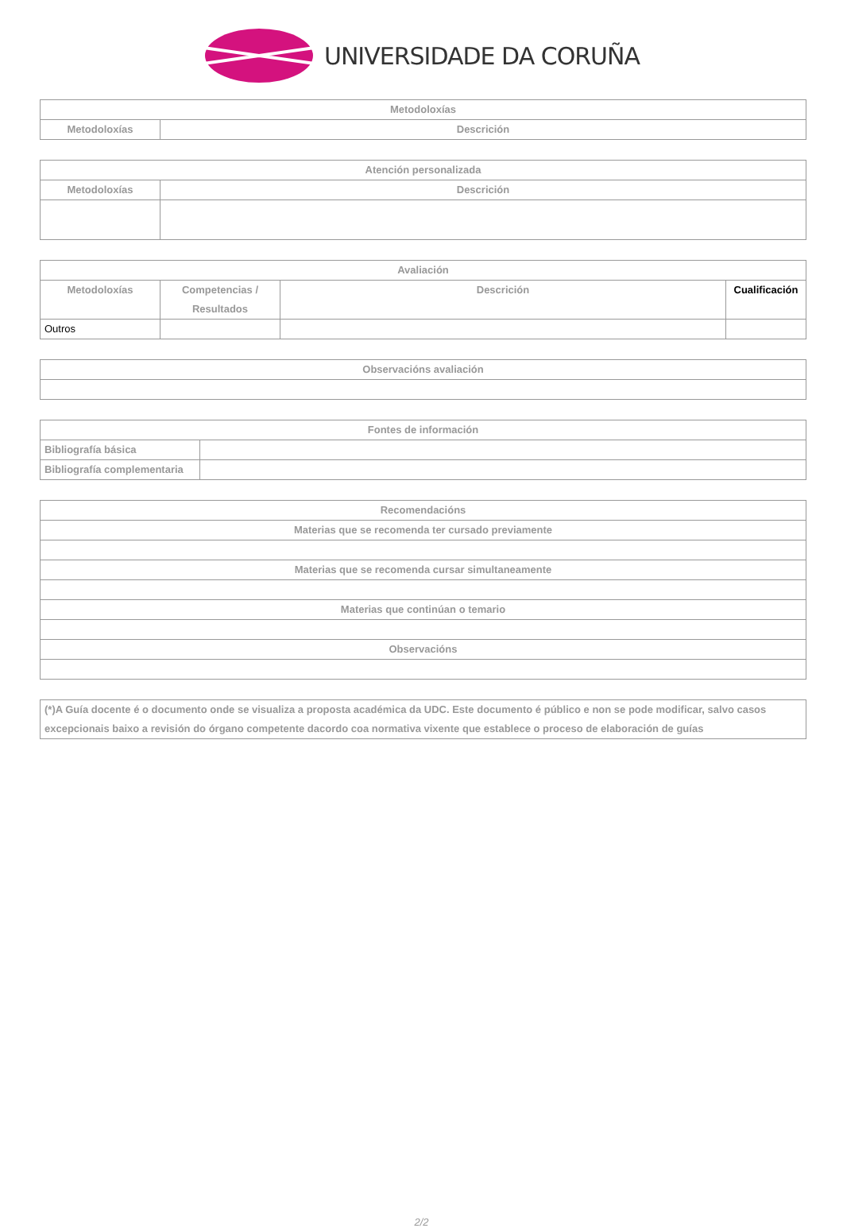UNIVERSIDADE DA CORUÑA
| Metodoloxías | |
| --- | --- |
| Metodoloxías | Descrición |
| Atención personalizada | |
| --- | --- |
| Metodoloxías | Descrición |
| Avaliación | | | |
| --- | --- | --- | --- |
| Metodoloxías | Competencias / Resultados | Descrición | Cualificación |
| Outros | | | |
| Observacións avaliación |
| --- |
| Fontes de información | |
| --- | --- |
| Bibliografía básica | |
| Bibliografía complementaria | |
| Recomendacións |
| --- |
| Materias que se recomenda ter cursado previamente |
| Materias que se recomenda cursar simultaneamente |
| Materias que continúan o temario |
| Observacións |
| (*)A Guía docente é o documento onde se visualiza a proposta académica da UDC. Este documento é público e non se pode modificar, salvo casos excepcionais baixo a revisión do órgano competente dacordo coa normativa vixente que establece o proceso de elaboración de guías |
2/2